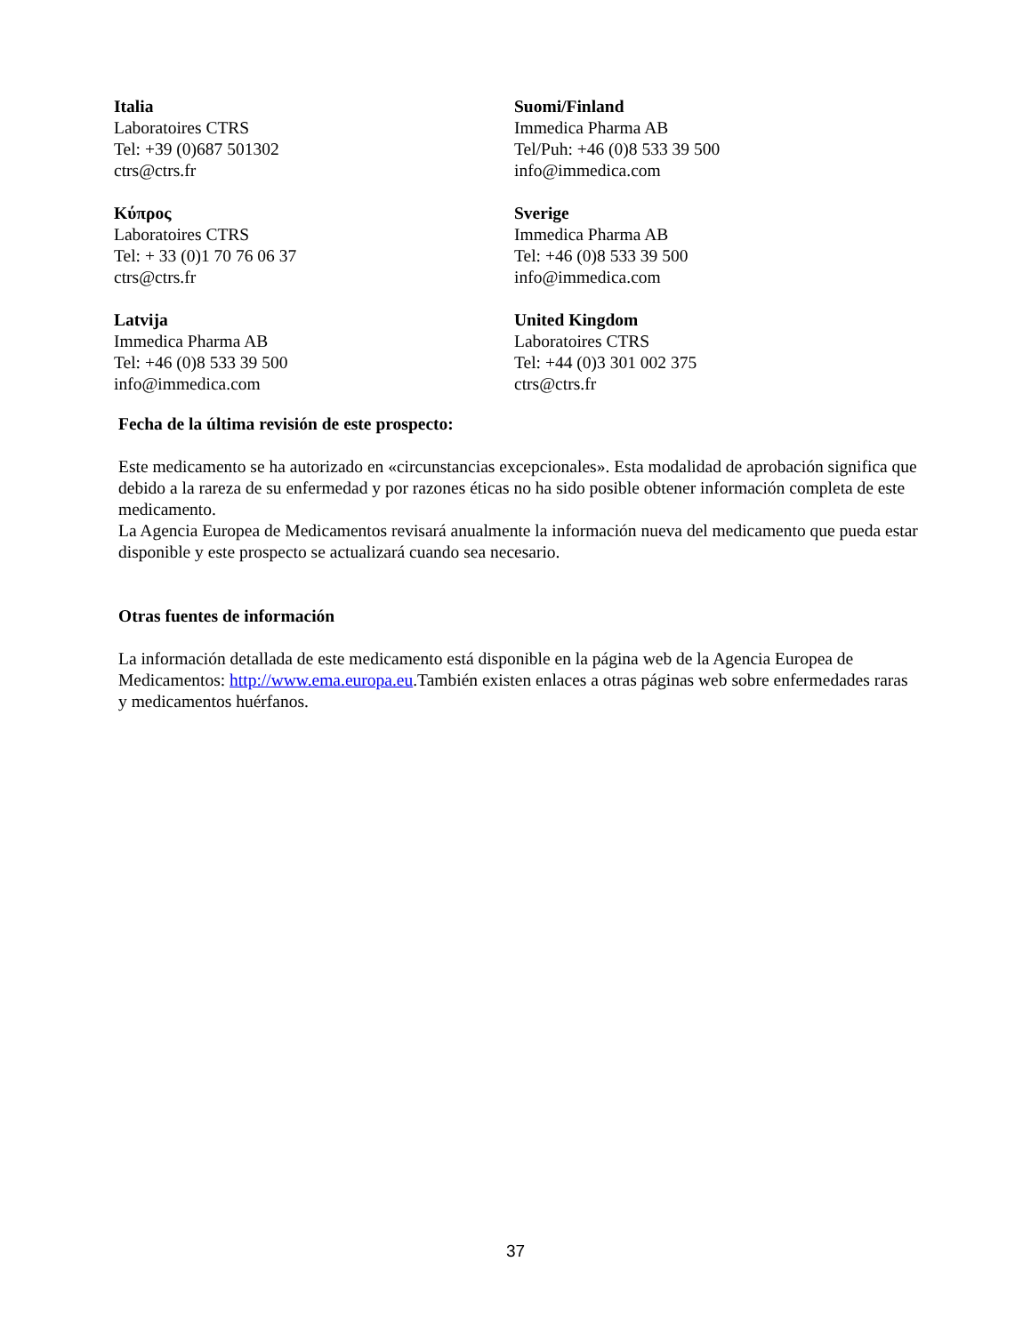| Italia Laboratoires CTRS Tel: +39 (0)687 501302 ctrs@ctrs.fr | Suomi/Finland Immedica Pharma AB Tel/Puh: +46 (0)8 533 39 500 info@immedica.com |
| Κύπρος Laboratoires CTRS Tel: + 33 (0)1 70 76 06 37 ctrs@ctrs.fr | Sverige Immedica Pharma AB Tel: +46 (0)8 533 39 500 info@immedica.com |
| Latvija Immedica Pharma AB Tel: +46 (0)8 533 39 500 info@immedica.com | United Kingdom Laboratoires CTRS Tel: +44 (0)3 301 002 375 ctrs@ctrs.fr |
Fecha de la última revisión de este prospecto:
Este medicamento se ha autorizado en «circunstancias excepcionales». Esta modalidad de aprobación significa que debido a la rareza de su enfermedad y por razones éticas no ha sido posible obtener información completa de este medicamento.
La Agencia Europea de Medicamentos revisará anualmente la información nueva del medicamento que pueda estar disponible y este prospecto se actualizará cuando sea necesario.
Otras fuentes de información
La información detallada de este medicamento está disponible en la página web de la Agencia Europea de Medicamentos: http://www.ema.europa.eu.También existen enlaces a otras páginas web sobre enfermedades raras y medicamentos huérfanos.
37